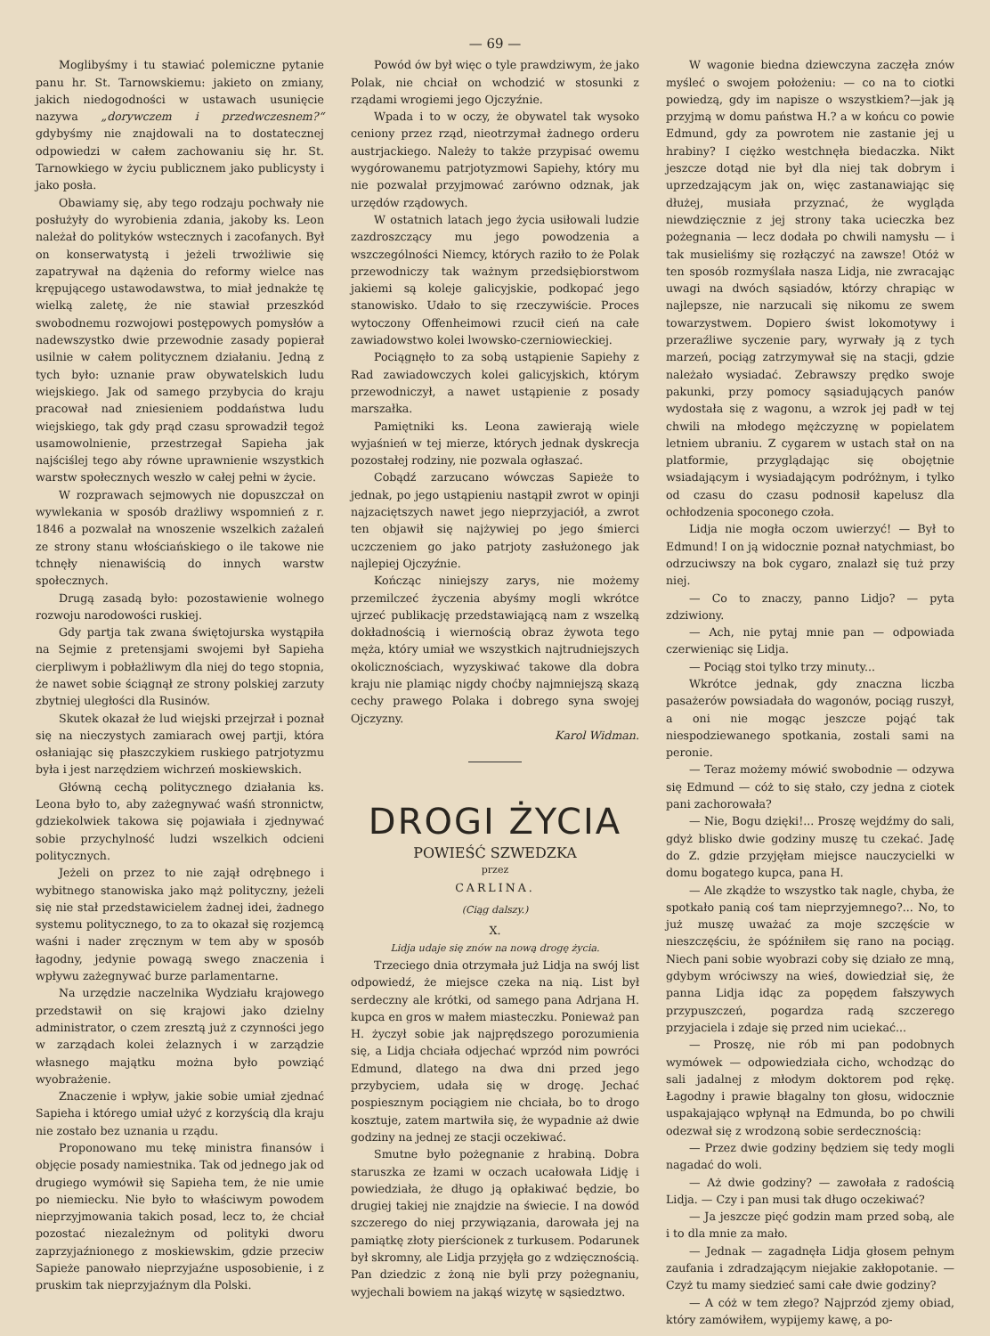— 69 —
Moglibyśmy i tu stawiać polemiczne pytanie panu hr. St. Tarnowskiemu: jakieto on zmiany, jakich niedogodności w ustawach usunięcie nazywa „dorywczem i przedwczesnem?“ gdybyśmy nie znajdowali na to dostatecznej odpowiedzi w całem zachowaniu się hr. St. Tarnowkiego w życiu publicznem jako publicysty i jako posła.
Obawiamy się, aby tego rodzaju pochwały nie posłużyły do wyrobienia zdania, jakoby ks. Leon należał do polityków wstecznych i zacofanych. Był on konserwatystą i jeżeli trwożliwie się zapatrywał na dążenia do reformy wielce nas krępującego ustawodawstwa, to miał jednakże tę wielką zaletę, że nie stawiał przeszkód swobodnemu rozwojowi postępowych pomysłów a nadewszystko dwie przewodnie zasady popierał usilnie w całem politycznem działaniu. Jedną z tych było: uznanie praw obywatelskich ludu wiejskiego. Jak od samego przybycia do kraju pracował nad zniesieniem poddaństwa ludu wiejskiego, tak gdy prąd czasu sprowadził tegoż usamowolnienie, przestrzegał Sapieha jak najściślej tego aby równe uprawnienie wszystkich warstw społecznych weszło w całej pełni w życie.
W rozprawach sejmowych nie dopuszczał on wywlekania w sposób drażliwy wspomnień z r. 1846 a pozwalał na wnoszenie wszelkich zażaleń ze strony stanu włościańskiego o ile takowe nie tchnęły nienawiścią do innych warstw społecznych.
Drugą zasadą było: pozostawienie wolnego rozwoju narodowości ruskiej.
Gdy partja tak zwana świętojurska wystąpiła na Sejmie z pretensjami swojemi był Sapieha cierpliwym i pobłażliwym dla niej do tego stopnia, że nawet sobie ściągnął ze strony polskiej zarzuty zbytniej uległości dla Rusinów.
Skutek okazał że lud wiejski przejrzał i poznał się na nieczystych zamiarach owej partji, która osłaniając się płaszczykiem ruskiego patrjotyzmu była i jest narzędziem wichrzeń moskiewskich.
Główną cechą politycznego działania ks. Leona było to, aby zażegnywać waśń stronnictw, gdziekolwiek takowa się pojawiała i zjednywać sobie przychylność ludzi wszelkich odcieni politycznych.
Jeżeli on przez to nie zajął odrębnego i wybitnego stanowiska jako mąż polityczny, jeżeli się nie stał przedstawicielem żadnej idei, żadnego systemu politycznego, to za to okazał się rozjemcą waśni i nader zręcznym w tem aby w sposób łagodny, jedynie powagą swego znaczenia i wpływu zażegnywać burze parlamentarne.
Na urzędzie naczelnika Wydziału krajowego przedstawił on się krajowi jako dzielny administrator, o czem zresztą już z czynności jego w zarządach kolei żelaznych i w zarządzie własnego majątku można było powziąć wyobrażenie.
Znaczenie i wpływ, jakie sobie umiał zjednać Sapieha i którego umiał użyć z korzyścią dla kraju nie zostało bez uznania u rządu.
Proponowano mu tekę ministra finansów i objęcie posady namiestnika. Tak od jednego jak od drugiego wymówił się Sapieha tem, że nie umie po niemiecku. Nie było to właściwym powodem nieprzyjmowania takich posad, lecz to, że chciał pozostać niezależnym od polityki dworu zaprzyjaźnionego z moskiewskim, gdzie przeciw Sapieże panowało nieprzyjaźne usposobienie, i z pruskim tak nieprzyjaźnym dla Polski.
Powód ów był więc o tyle prawdziwym, że jako Polak, nie chciał on wchodzić w stosunki z rządami wrogiemi jego Ojczyźnie.
Wpada i to w oczy, że obywatel tak wysoko ceniony przez rząd, nieotrzymał żadnego orderu austrjackiego. Należy to także przypisać owemu wygórowanemu patrjotyzmowi Sapiehy, który mu nie pozwalał przyjmować zarówno odznak, jak urzędów rządowych.
W ostatnich latach jego życia usiłowali ludzie zazdroszczący mu jego powodzenia a wszczególności Niemcy, których raziło to że Polak przewodniczy tak ważnym przedsiębiorstwom jakiemi są koleje galicyjskie, podkopać jego stanowisko. Udało to się rzeczywiście. Proces wytoczony Offenheimowi rzucił cień na całe zawiadowstwo kolei lwowsko-czerniowieckiej.
Pociągnęło to za sobą ustąpienie Sapiehy z Rad zawiadowczych kolei galicyjskich, którym przewodniczył, a nawet ustąpienie z posady marszałka.
Pamiętniki ks. Leona zawierają wiele wyjaśnień w tej mierze, których jednak dyskrecja pozostałej rodziny, nie pozwala ogłaszać.
Cobądź zarzucano wówczas Sapieże to jednak, po jego ustąpieniu nastąpił zwrot w opinji najzaciętszych nawet jego nieprzyjaciół, a zwrot ten objawił się najżywiej po jego śmierci uczczeniem go jako patrjoty zasłużonego jak najlepiej Ojczyźnie.
Kończąc niniejszy zarys, nie możemy przemilczeć życzenia abyśmy mogli wkrótce ujrzeć publikację przedstawiającą nam z wszelką dokładnością i wiernością obraz żywota tego męża, który umiał we wszystkich najtrudniejszych okolicznościach, wyzyskiwać takowe dla dobra kraju nie plamiąc nigdy choćby najmniejszą skazą cechy prawego Polaka i dobrego syna swojej Ojczyzny.
Karol Widman.
DROGI ŻYCIA
POWIEŚĆ SZWEDZKA
przez
CARLINA.
(Ciąg dalszy.)
X.
Lidja udaje się znów na nową drogę życia.
Trzeciego dnia otrzymała już Lidja na swój list odpowiedź, że miejsce czeka na nią. List był serdeczny ale krótki, od samego pana Adrjana H. kupca en gros w małem miasteczku. Ponieważ pan H. życzył sobie jak najprędszego porozumienia się, a Lidja chciała odjechać wprzód nim powróci Edmund, dlatego na dwa dni przed jego przybyciem, udała się w drogę. Jechać pospiesznym pociągiem nie chciała, bo to drogo kosztuje, zatem martwiła się, że wypadnie aż dwie godziny na jednej ze stacji oczekiwać.
Smutne było pożegnanie z hrabiną. Dobra staruszka ze łzami w oczach ucałowała Lidję i powiedziała, że długo ją opłakiwać będzie, bo drugiej takiej nie znajdzie na świecie. I na dowód szczerego do niej przywiązania, darowała jej na pamiątkę złoty pierścionek z turkusem. Podarunek był skromny, ale Lidja przyjęła go z wdzięcznością. Pan dziedzic z żoną nie byli przy pożegnaniu, wyjechali bowiem na jakąś wizytę w sąsiedztwo.
W wagonie biedna dziewczyna zaczęła znów myśleć o swojem położeniu: — co na to ciotki powiedzą, gdy im napisze o wszystkiem?—jak ją przyjmą w domu państwa H.? a w końcu co powie Edmund, gdy za powrotem nie zastanie jej u hrabiny? I ciężko westchnęła biedaczka. Nikt jeszcze dotąd nie był dla niej tak dobrym i uprzedzającym jak on, więc zastanawiając się dłużej, musiała przyznać, że wygląda niewdzięcznie z jej strony taka ucieczka bez pożegnania — lecz dodała po chwili namysłu — i tak musieliśmy się rozłączyć na zawsze! Otóż w ten sposób rozmyślała nasza Lidja, nie zwracając uwagi na dwóch sąsiadów, którzy chrapiąc w najlepsze, nie narzucali się nikomu ze swem towarzystwem. Dopiero świst lokomotywy i przeraźliwe syczenie pary, wyrwały ją z tych marzeń, pociąg zatrzymywał się na stacji, gdzie należało wysiadać. Zebrawszy prędko swoje pakunki, przy pomocy sąsiadujących panów wydostała się z wagonu, a wzrok jej padł w tej chwili na młodego mężczyznę w popielatem letniem ubraniu. Z cygarem w ustach stał on na platformie, przyglądając się obojętnie wsiadającym i wysiadającym podróżnym, i tylko od czasu do czasu podnosił kapelusz dla ochłodzenia spoconego czoła.
Lidja nie mogła oczom uwierzyć! — Był to Edmund! I on ją widocznie poznał natychmiast, bo odrzuciwszy na bok cygaro, znalazł się tuż przy niej.
— Co to znaczy, panno Lidjo? — pyta zdziwiony.
— Ach, nie pytaj mnie pan — odpowiada czerwieniąc się Lidja.
— Pociąg stoi tylko trzy minuty...
Wkrótce jednak, gdy znaczna liczba pasażerów powsiadała do wagonów, pociąg ruszył, a oni nie mogąc jeszcze pojąć tak niespodziewanego spotkania, zostali sami na peronie.
— Teraz możemy mówić swobodnie — odzywa się Edmund — cóż to się stało, czy jedna z ciotek pani zachorowała?
— Nie, Bogu dzięki!... Proszę wejdźmy do sali, gdyż blisko dwie godziny muszę tu czekać. Jadę do Z. gdzie przyjęłam miejsce nauczycielki w domu bogatego kupca, pana H.
— Ale zkądże to wszystko tak nagle, chyba, że spotkało panią coś tam nieprzyjemnego?... No, to już muszę uważać za moje szczęście w nieszczęściu, że spóźniłem się rano na pociąg. Niech pani sobie wyobrazi coby się działo ze mną, gdybym wróciwszy na wieś, dowiedział się, że panna Lidja idąc za popędem fałszywych przypuszczeń, pogardza radą szczerego przyjaciela i zdaje się przed nim uciekać...
— Proszę, nie rób mi pan podobnych wymówek — odpowiedziała cicho, wchodząc do sali jadalnej z młodym doktorem pod rękę. Łagodny i prawie błagalny ton głosu, widocznie uspakajająco wpłynął na Edmunda, bo po chwili odezwał się z wrodzoną sobie serdecznością:
— Przez dwie godziny będziem się tedy mogli nagadać do woli.
— Aż dwie godziny? — zawołała z radością Lidja. — Czy i pan musi tak długo oczekiwać?
— Ja jeszcze pięć godzin mam przed sobą, ale i to dla mnie za mało.
— Jednak — zagadnęła Lidja głosem pełnym zaufania i zdradzającym niejakie zakłopotanie. — Czyż tu mamy siedzieć sami całe dwie godziny?
— A cóż w tem złego? Najprzód zjemy obiad, który zamówiłem, wypijemy kawę, a po-